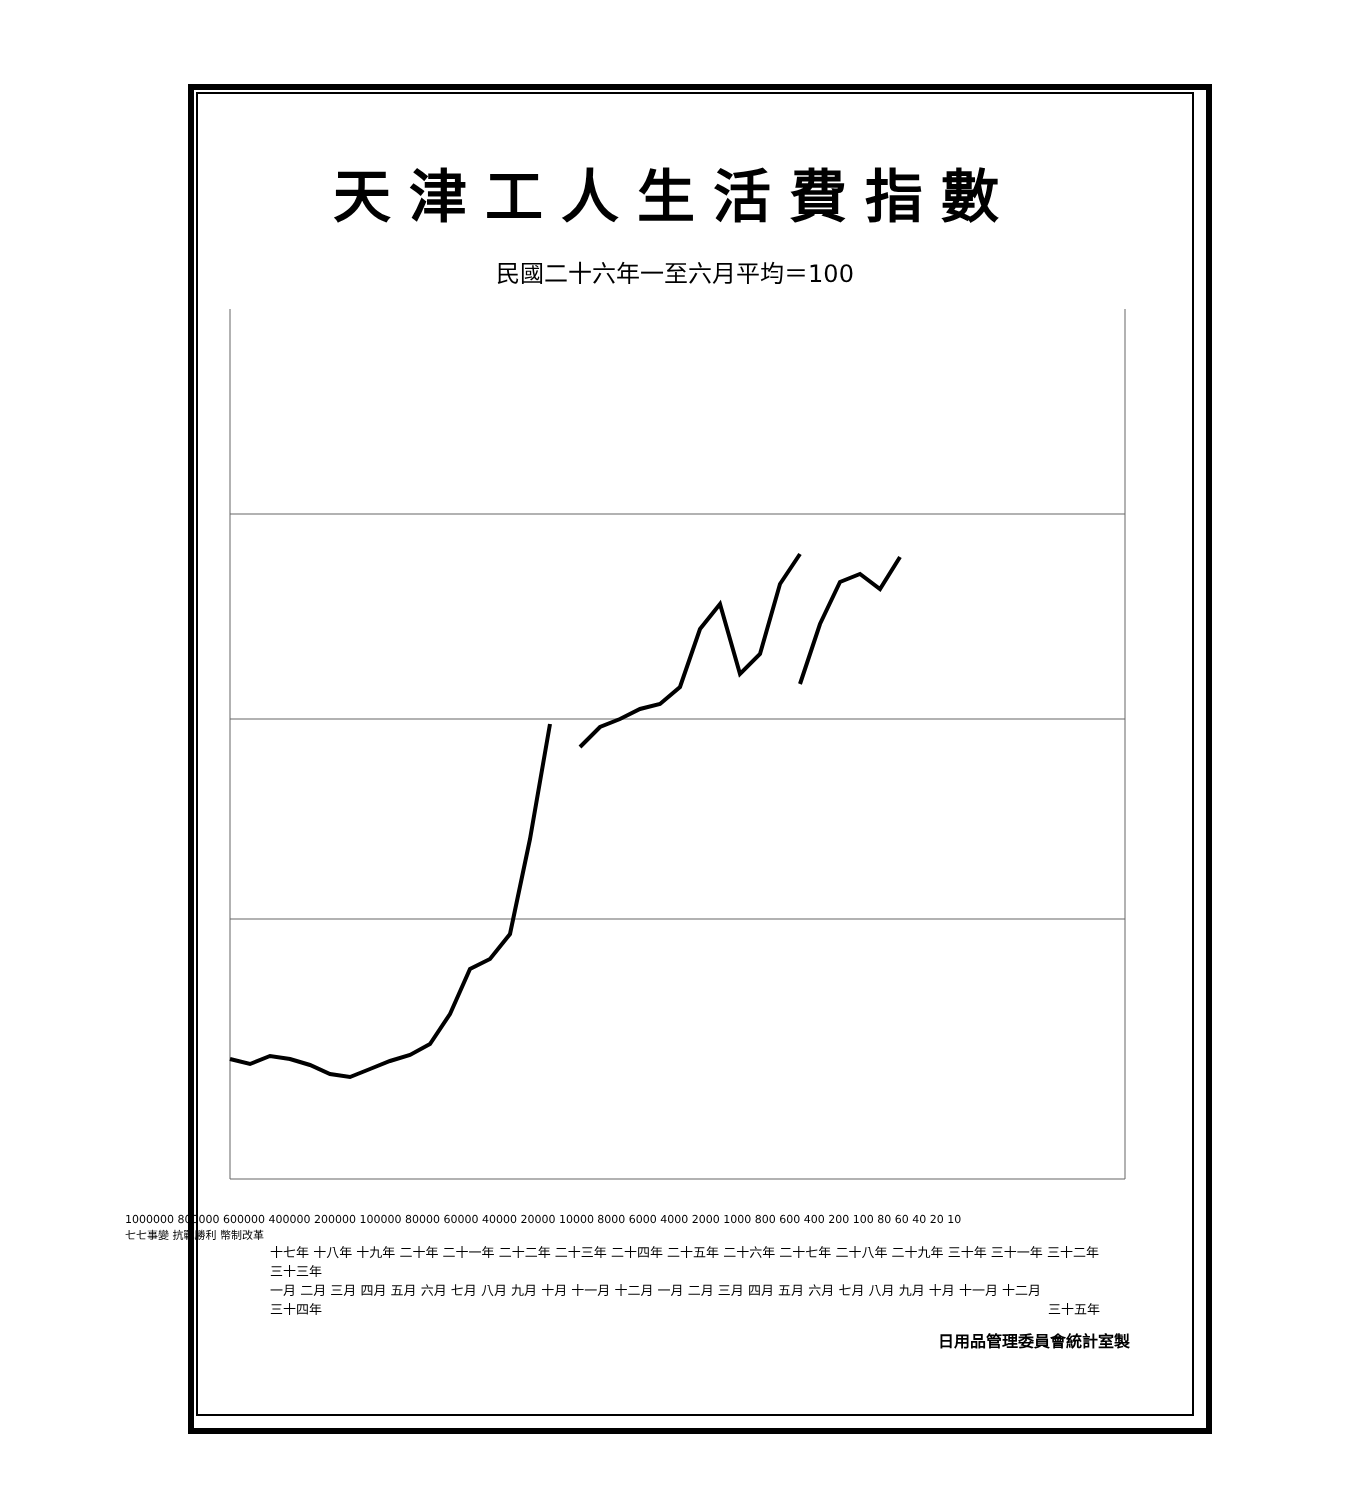天津工人生活費指數
民國二十六年一至六月平均＝100
1000000 800000 600000 400000 200000 100000 80000 60000 40000 20000 10000 8000 6000 4000 2000 1000 800 600 400 200 100 80 60 40 20 10
七七事變 抗戰勝利 幣制改革
十七年 十八年 十九年 二十年 二十一年 二十二年 二十三年 二十四年 二十五年 二十六年 二十七年 二十八年 二十九年 三十年 三十一年 三十二年 三十三年
一月 二月 三月 四月 五月 六月 七月 八月 九月 十月 十一月 十二月 一月 二月 三月 四月 五月 六月 七月 八月 九月 十月 十一月 十二月
三十四年 三十五年
日用品管理委員會統計室製